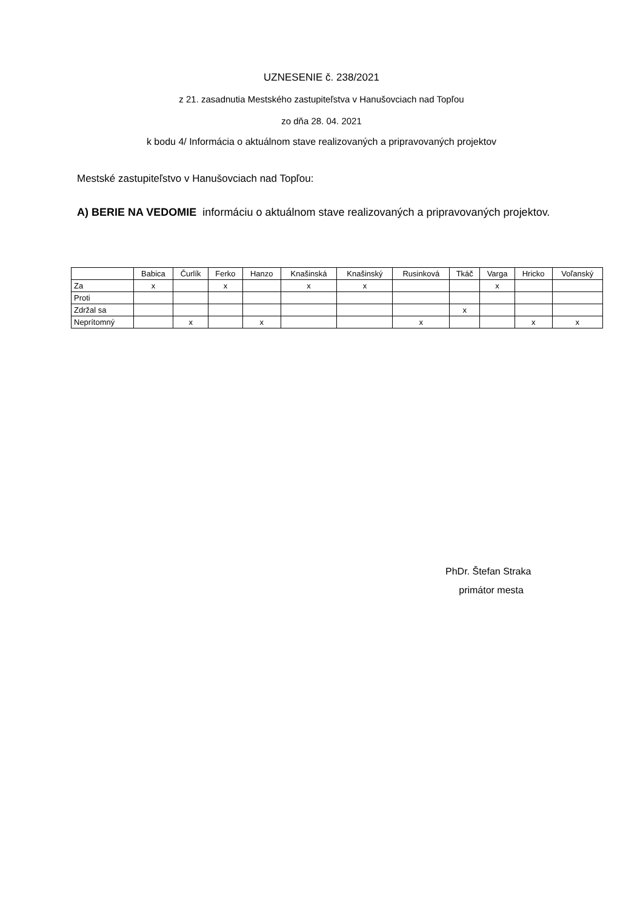UZNESENIE č. 238/2021
z 21. zasadnutia Mestského zastupiteľstva v Hanušovciach nad Topľou
zo dňa 28. 04. 2021
k bodu 4/ Informácia o aktuálnom stave realizovaných a pripravovaných projektov
Mestské zastupiteľstvo v Hanušovciach nad Topľou:
A) BERIE NA VEDOMIE informáciu o aktuálnom stave realizovaných a pripravovaných projektov.
| | Babica | Čurlík | Ferko | Hanzo | Knašinská | Knašinský | Rusinková | Tkáč | Varga | Hricko | Voľanský |
| Za | x | | x | | x | x | | | x | | |
| Proti | | | | | | | | | | | |
| Zdržal sa | | | | | | | | x | | | |
| Neprítomný | | x | | x | | | x | | | x | x |
PhDr. Štefan Straka
primátor mesta